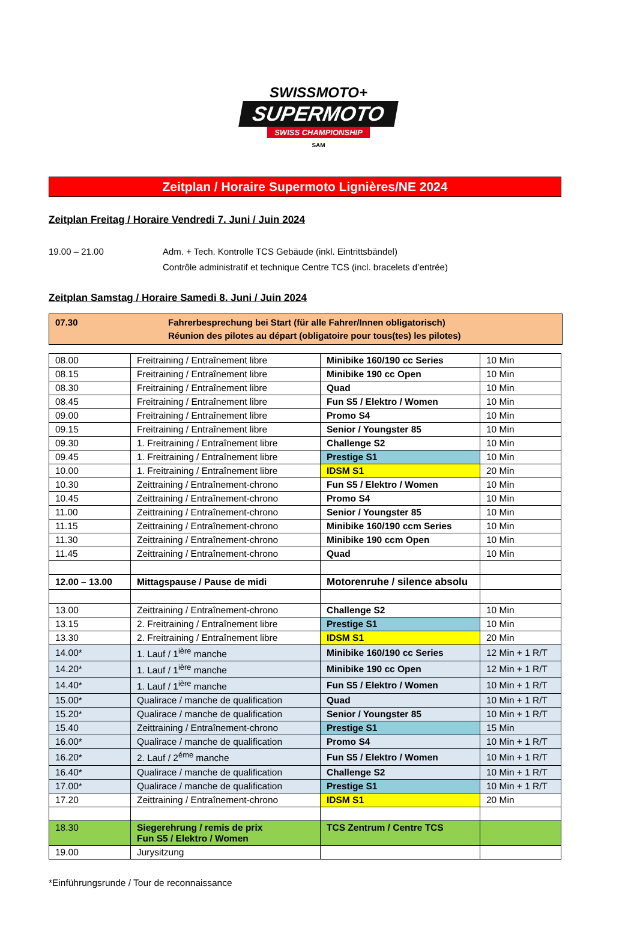SWISSMOTO+
SUPERMOTO
SWISS CHAMPIONSHIP
SAM
Zeitplan / Horaire Supermoto Lignières/NE 2024
Zeitplan Freitag / Horaire Vendredi 7. Juni / Juin 2024
19.00 – 21.00 Adm. + Tech. Kontrolle TCS Gebäude (inkl. Eintrittsbändel)
Contrôle administratif et technique Centre TCS (incl. bracelets d’entrée)
Zeitplan Samstag / Horaire Samedi 8. Juni / Juin 2024
07.30 Fahrerbesprechung bei Start (für alle Fahrer/Innen obligatorisch)
Réunion des pilotes au départ (obligatoire pour tous(tes) les pilotes)
| 08.00 | Freitraining / Entraînement libre | Minibike 160/190 cc Series | 10 Min |
| 08.15 | Freitraining / Entraînement libre | Minibike 190 cc Open | 10 Min |
| 08.30 | Freitraining / Entraînement libre | Quad | 10 Min |
| 08.45 | Freitraining / Entraînement libre | Fun S5 / Elektro / Women | 10 Min |
| 09.00 | Freitraining / Entraînement libre | Promo S4 | 10 Min |
| 09.15 | Freitraining / Entraînement libre | Senior / Youngster 85 | 10 Min |
| 09.30 | 1. Freitraining / Entraînement libre | Challenge S2 | 10 Min |
| 09.45 | 1. Freitraining / Entraînement libre | Prestige S1 | 10 Min |
| 10.00 | 1. Freitraining / Entraînement libre | IDSM S1 | 20 Min |
| 10.30 | Zeittraining / Entraînement-chrono | Fun S5 / Elektro / Women | 10 Min |
| 10.45 | Zeittraining / Entraînement-chrono | Promo S4 | 10 Min |
| 11.00 | Zeittraining / Entraînement-chrono | Senior / Youngster 85 | 10 Min |
| 11.15 | Zeittraining / Entraînement-chrono | Minibike 160/190 ccm Series | 10 Min |
| 11.30 | Zeittraining / Entraînement-chrono | Minibike 190 ccm Open | 10 Min |
| 11.45 | Zeittraining / Entraînement-chrono | Quad | 10 Min |
| 12.00 – 13.00 | Mittagspause / Pause de midi | Motorenruhe / silence absolu | |
| 13.00 | Zeittraining / Entraînement-chrono | Challenge S2 | 10 Min |
| 13.15 | 2. Freitraining / Entraînement libre | Prestige S1 | 10 Min |
| 13.30 | 2. Freitraining / Entraînement libre | IDSM S1 | 20 Min |
| 14.00* | 1. Lauf / 1<sup>ière</sup> manche | Minibike 160/190 cc Series | 12 Min + 1 R/T |
| 14.20* | 1. Lauf / 1<sup>ière</sup> manche | Minibike 190 cc Open | 12 Min + 1 R/T |
| 14.40* | 1. Lauf / 1<sup>ière</sup> manche | Fun S5 / Elektro / Women | 10 Min + 1 R/T |
| 15.00* | Qualirace / manche de qualification | Quad | 10 Min + 1 R/T |
| 15.20* | Qualirace / manche de qualification | Senior / Youngster 85 | 10 Min + 1 R/T |
| 15.40 | Zeittraining / Entraînement-chrono | Prestige S1 | 15 Min |
| 16.00* | Qualirace / manche de qualification | Promo S4 | 10 Min + 1 R/T |
| 16.20* | 2. Lauf / 2<sup>éme</sup> manche | Fun S5 / Elektro / Women | 10 Min + 1 R/T |
| 16.40* | Qualirace / manche de qualification | Challenge S2 | 10 Min + 1 R/T |
| 17.00* | Qualirace / manche de qualification | Prestige S1 | 10 Min + 1 R/T |
| 17.20 | Zeittraining / Entraînement-chrono | IDSM S1 | 20 Min |
| 18.30 | Siegerehrung / remis de prix Fun S5 / Elektro / Women | TCS Zentrum / Centre TCS | |
| 19.00 | Jurysitzung | | |
*Einführungsrunde / Tour de reconnaissance